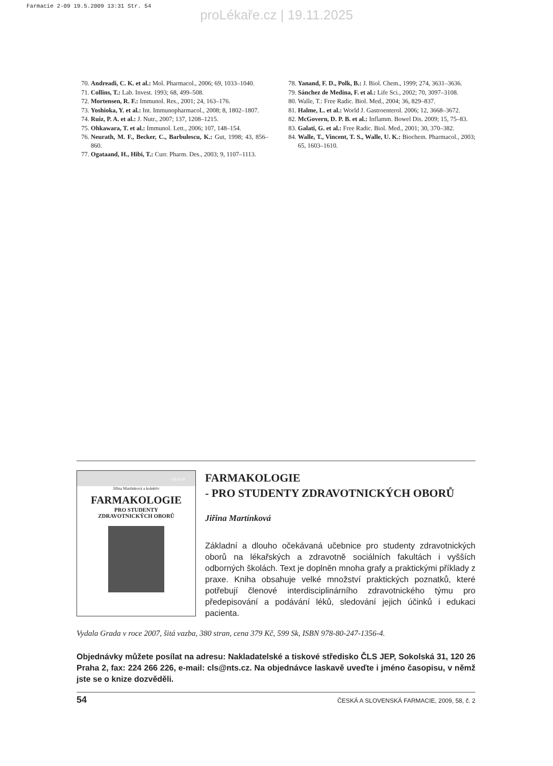Farmacie 2-09 19.5.2009 13:31 Str. 54
proLékaře.cz | 19.11.2025
70. Andreadi, C. K. et al.: Mol. Pharmacol., 2006; 69, 1033–1040.
71. Collins, T.: Lab. Invest. 1993; 68, 499–508.
72. Mortensen, R. F.: Immunol. Res., 2001; 24, 163–176.
73. Yoshioka, Y. et al.: Int. Immunopharmacol., 2008; 8, 1802–1807.
74. Ruiz, P. A. et al.: J. Nutr., 2007; 137, 1208–1215.
75. Ohkawara, T. et al.: Immunol. Lett., 2006; 107, 148–154.
76. Neurath, M. F., Becker, C., Barbulescu, K.: Gut, 1998; 43, 856–860.
77. Ogataand, H., Hibi, T.: Curr. Pharm. Des., 2003; 9, 1107–1113.
78. Yanand, F. D., Polk, B.: J. Biol. Chem., 1999; 274, 3631–3636.
79. Sánchez de Medina, F. et al.: Life Sci., 2002; 70, 3097–3108.
80. Walle, T.: Free Radic. Biol. Med., 2004; 36, 829–837.
81. Halme, L. et al.: World J. Gastroenterol. 2006; 12, 3668–3672.
82. McGovern, D. P. B. et al.: Inflamm. Bowel Dis. 2009; 15, 75–83.
83. Galati, G. et al.: Free Radic. Biol. Med., 2001; 30, 370–382.
84. Walle, T., Vincent, T. S., Walle, U. K.: Biochem. Pharmacol., 2003; 65, 1603–1610.
GRADA
Jiřina Martínková a kolektiv
FARMAKOLOGIE
PRO STUDENTY
ZDRAVOTNICKÝCH OBORŮ
FARMAKOLOGIE
- PRO STUDENTY ZDRAVOTNICKÝCH OBORŮ
Jiřina Martínková
Základní a dlouho očekávaná učebnice pro studenty zdravotnických oborů na lékařských a zdravotně sociálních fakultách i vyšších odborných školách. Text je doplněn mnoha grafy a praktickými příklady z praxe. Kniha obsahuje velké množství praktických poznatků, které potřebují členové interdisciplinárního zdravotnického týmu pro předepisování a podávání léků, sledování jejich účinků i edukaci pacienta.
Vydala Grada v roce 2007, šitá vazba, 380 stran, cena 379 Kč, 599 Sk, ISBN 978-80-247-1356-4.
Objednávky můžete posílat na adresu: Nakladatelské a tiskové středisko ČLS JEP, Sokolská 31, 120 26 Praha 2, fax: 224 266 226, e-mail: cls@nts.cz. Na objednávce laskavě uveďte i jméno časopisu, v němž jste se o knize dozvěděli.
54 ČESKÁ A SLOVENSKÁ FARMACIE, 2009, 58, č. 2